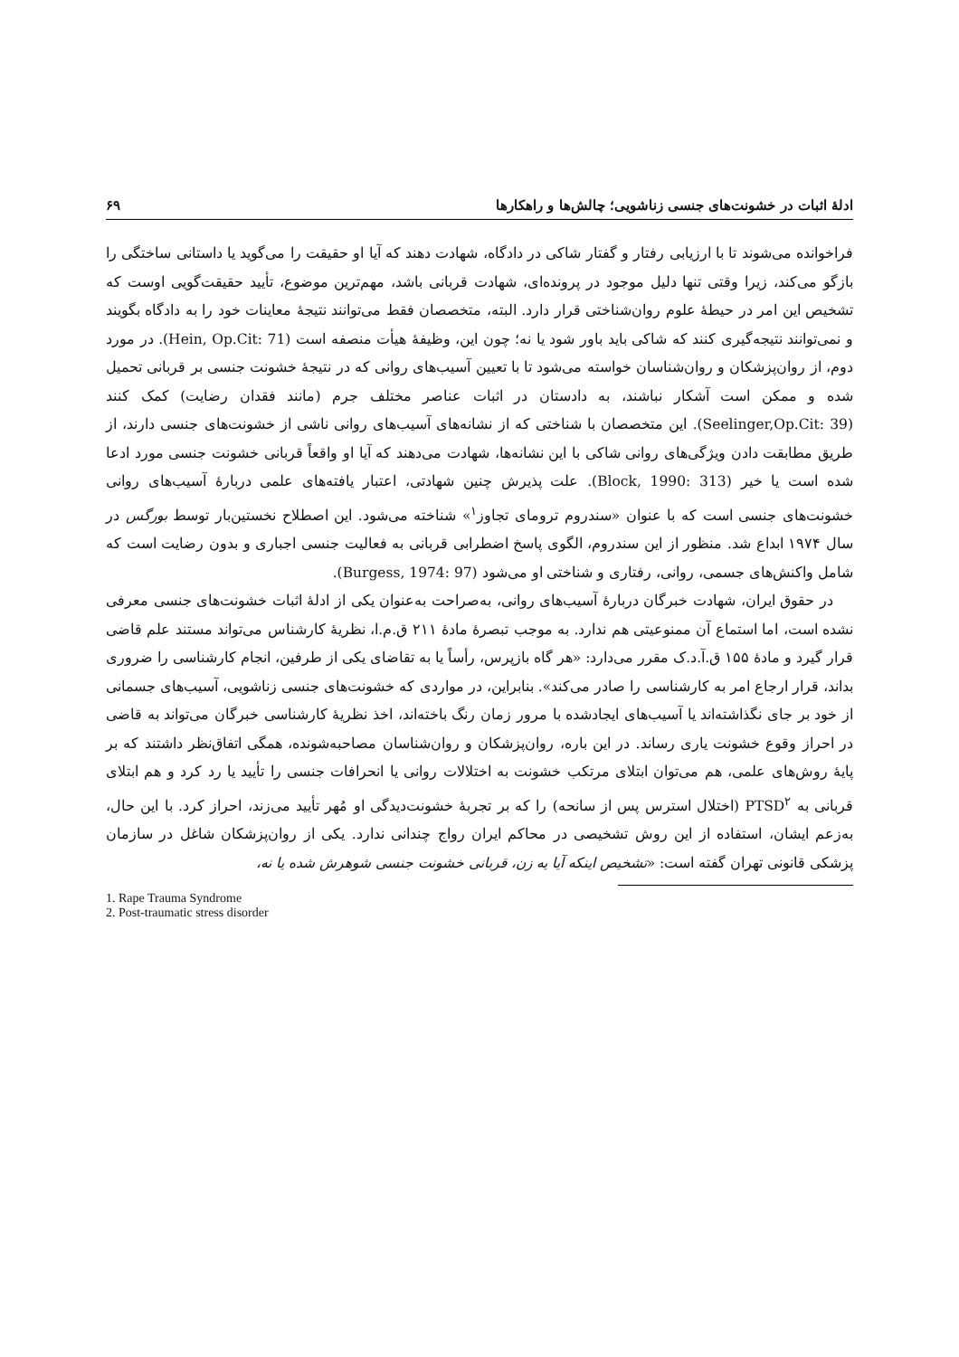ادلهٔ اثبات در خشونت‌های جنسی زناشویی؛ چالش‌ها و راهکارها ۶۹
فراخوانده می‌شوند تا با ارزیابی رفتار و گفتار شاکی در دادگاه، شهادت دهند که آیا او حقیقت را می‌گوید یا داستانی ساختگی را بازگو می‌کند، زیرا وقتی تنها دلیل موجود در پرونده‌ای، شهادت قربانی باشد، مهم‌ترین موضوع، تأیید حقیقت‌گویی اوست که تشخیص این امر در حیطهٔ علوم روان‌شناختی قرار دارد. البته، متخصصان فقط می‌توانند نتیجهٔ معاینات خود را به دادگاه بگویند و نمی‌توانند نتیجه‌گیری کنند که شاکی باید باور شود یا نه؛ چون این، وظیفهٔ هیأت منصفه است (Hein, Op.Cit: 71). در مورد دوم، از روان‌پزشکان و روان‌شناسان خواسته می‌شود تا با تعیین آسیب‌های روانی که در نتیجهٔ خشونت جنسی بر قربانی تحمیل شده و ممکن است آشکار نباشند، به دادستان در اثبات عناصر مختلف جرم (مانند فقدان رضایت) کمک کنند (Seelinger,Op.Cit: 39). این متخصصان با شناختی که از نشانه‌های آسیب‌های روانی ناشی از خشونت‌های جنسی دارند، از طریق مطابقت دادن ویژگی‌های روانی شاکی با این نشانه‌ها، شهادت می‌دهند که آیا او واقعاً قربانی خشونت جنسی مورد ادعا شده است یا خیر (Block, 1990: 313). علت پذیرش چنین شهادتی، اعتبار یافته‌های علمی دربارهٔ آسیب‌های روانی خشونت‌های جنسی است که با عنوان «سندروم ترومای تجاوز<sup>۱</sup>» شناخته می‌شود. این اصطلاح نخستین‌بار توسط بورگس در سال ۱۹۷۴ ابداع شد. منظور از این سندروم، الگوی پاسخ اضطرابی قربانی به فعالیت جنسی اجباری و بدون رضایت است که شامل واکنش‌های جسمی، روانی، رفتاری و شناختی او می‌شود (Burgess, 1974: 97).
در حقوق ایران، شهادت خبرگان دربارهٔ آسیب‌های روانی، به‌صراحت به‌عنوان یکی از ادلهٔ اثبات خشونت‌های جنسی معرفی نشده است، اما استماع آن ممنوعیتی هم ندارد. به موجب تبصرهٔ مادهٔ ۲۱۱ ق.م.ا، نظریهٔ کارشناس می‌تواند مستند علم قاضی قرار گیرد و مادهٔ ۱۵۵ ق.آ.د.ک مقرر می‌دارد: «هر گاه بازپرس، رأساً یا به تقاضای یکی از طرفین، انجام کارشناسی را ضروری بداند، قرار ارجاع امر به کارشناسی را صادر می‌کند». بنابراین، در مواردی که خشونت‌های جنسی زناشویی، آسیب‌های جسمانی از خود بر جای نگذاشته‌اند یا آسیب‌های ایجادشده با مرور زمان رنگ باخته‌اند، اخذ نظریهٔ کارشناسی خبرگان می‌تواند به قاضی در احراز وقوع خشونت یاری رساند. در این باره، روان‌پزشکان و روان‌شناسان مصاحبه‌شونده، همگی اتفاق‌نظر داشتند که بر پایهٔ روش‌های علمی، هم می‌توان ابتلای مرتکب خشونت به اختلالات روانی یا انحرافات جنسی را تأیید یا رد کرد و هم ابتلای قربانی به PTSD<sup>۲</sup> (اختلال استرس پس از سانحه) را که بر تجربهٔ خشونت‌دیدگی او مُهر تأیید می‌زند، احراز کرد. با این حال، به‌زعم ایشان، استفاده از این روش تشخیصی در محاکم ایران رواج چندانی ندارد. یکی از روان‌پزشکان شاغل در سازمان پزشکی قانونی تهران گفته است: «تشخیص اینکه آیا یه زن، قربانی خشونت جنسی شوهرش شده یا نه،
1. Rape Trauma Syndrome
2. Post-traumatic stress disorder